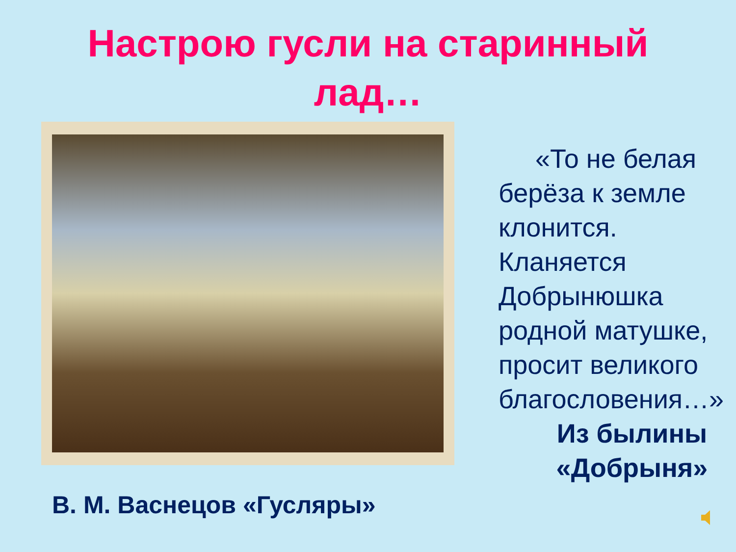Настрою гусли на старинный
лад…
В. М. Васнецов «Гусляры»
«То не белая
берёза к земле клонится.
Кланяется Добрынюшка родной матушке, просит великого благословения…»
Из былины
«Добрыня»